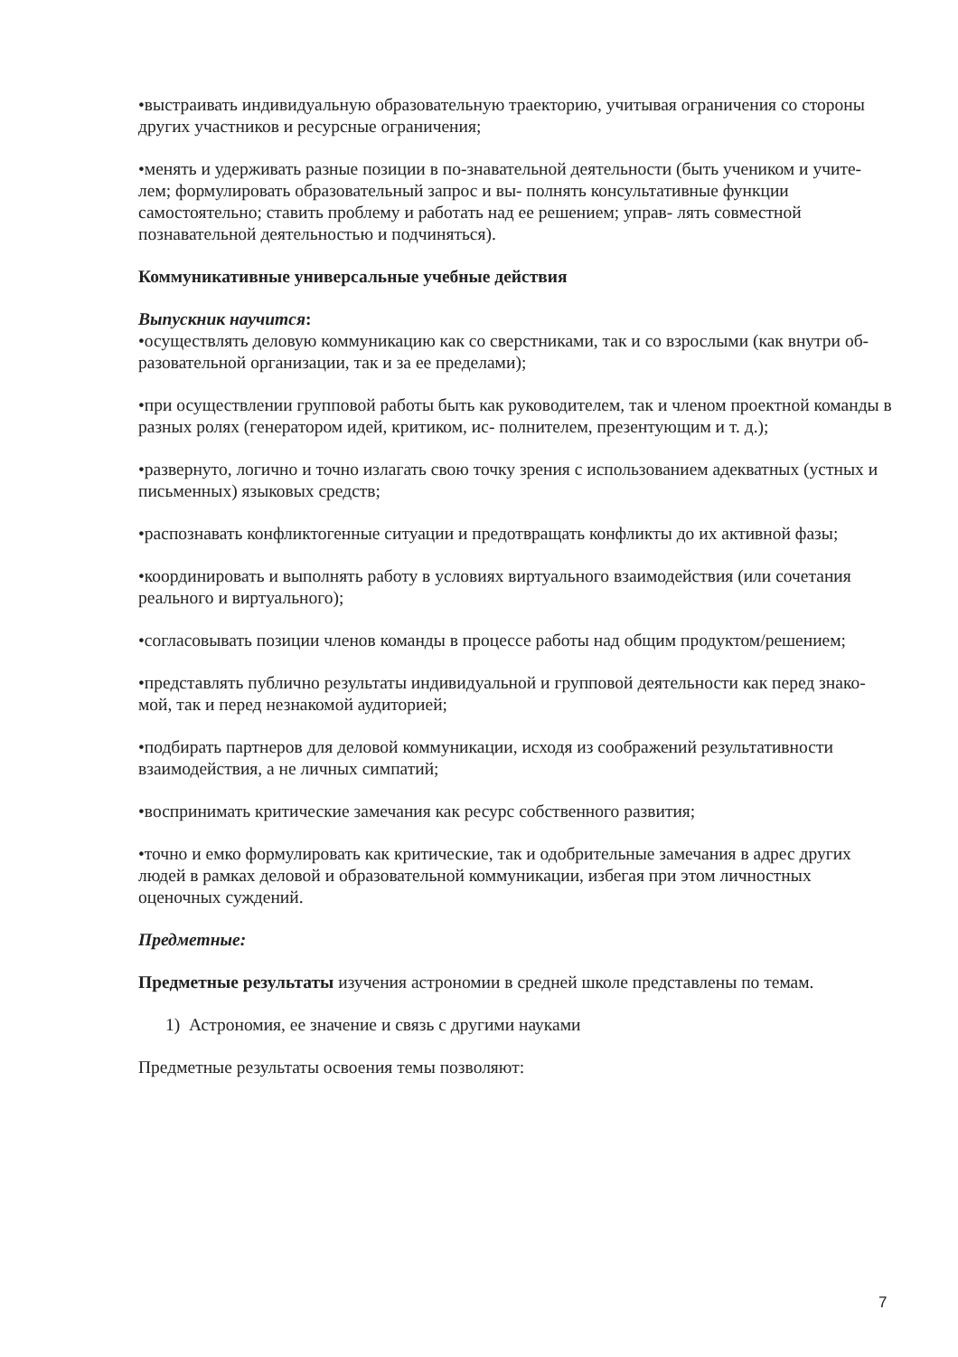•выстраивать индивидуальную образовательную траекторию, учитывая ограничения со стороны других участников и ресурсные ограничения;
•менять и удерживать разные позиции в по-знавательной деятельности (быть учеником и учите- лем; формулировать образовательный запрос и вы- полнять консультативные функции самостоятельно; ставить проблему и работать над ее решением; управ- лять совместной познавательной деятельностью и подчиняться).
Коммуникативные универсальные учебные действия
Выпускник научится:
•осуществлять деловую коммуникацию как со сверстниками, так и со взрослыми (как внутри об- разовательной организации, так и за ее пределами);
•при осуществлении групповой работы быть как руководителем, так и членом проектной команды в разных ролях (генератором идей, критиком, ис- полнителем, презентующим и т. д.);
•развернуто, логично и точно излагать свою точку зрения с использованием адекватных (устных и письменных) языковых средств;
•распознавать конфликтогенные ситуации и предотвращать конфликты до их активной фазы;
•координировать и выполнять работу в условиях виртуального взаимодействия (или сочетания реального и виртуального);
•согласовывать позиции членов команды в процессе работы над общим продуктом/решением;
•представлять публично результаты индивидуальной и групповой деятельности как перед знако-мой, так и перед незнакомой аудиторией;
•подбирать партнеров для деловой коммуникации, исходя из соображений результативности взаимодействия, а не личных симпатий;
•воспринимать критические замечания как ресурс собственного развития;
•точно и емко формулировать как критические, так и одобрительные замечания в адрес других людей в рамках деловой и образовательной коммуникации, избегая при этом личностных оценочных суждений.
Предметные:
Предметные результаты изучения астрономии в средней школе представлены по темам.
1) Астрономия, ее значение и связь с другими науками
Предметные результаты освоения темы позволяют:
7